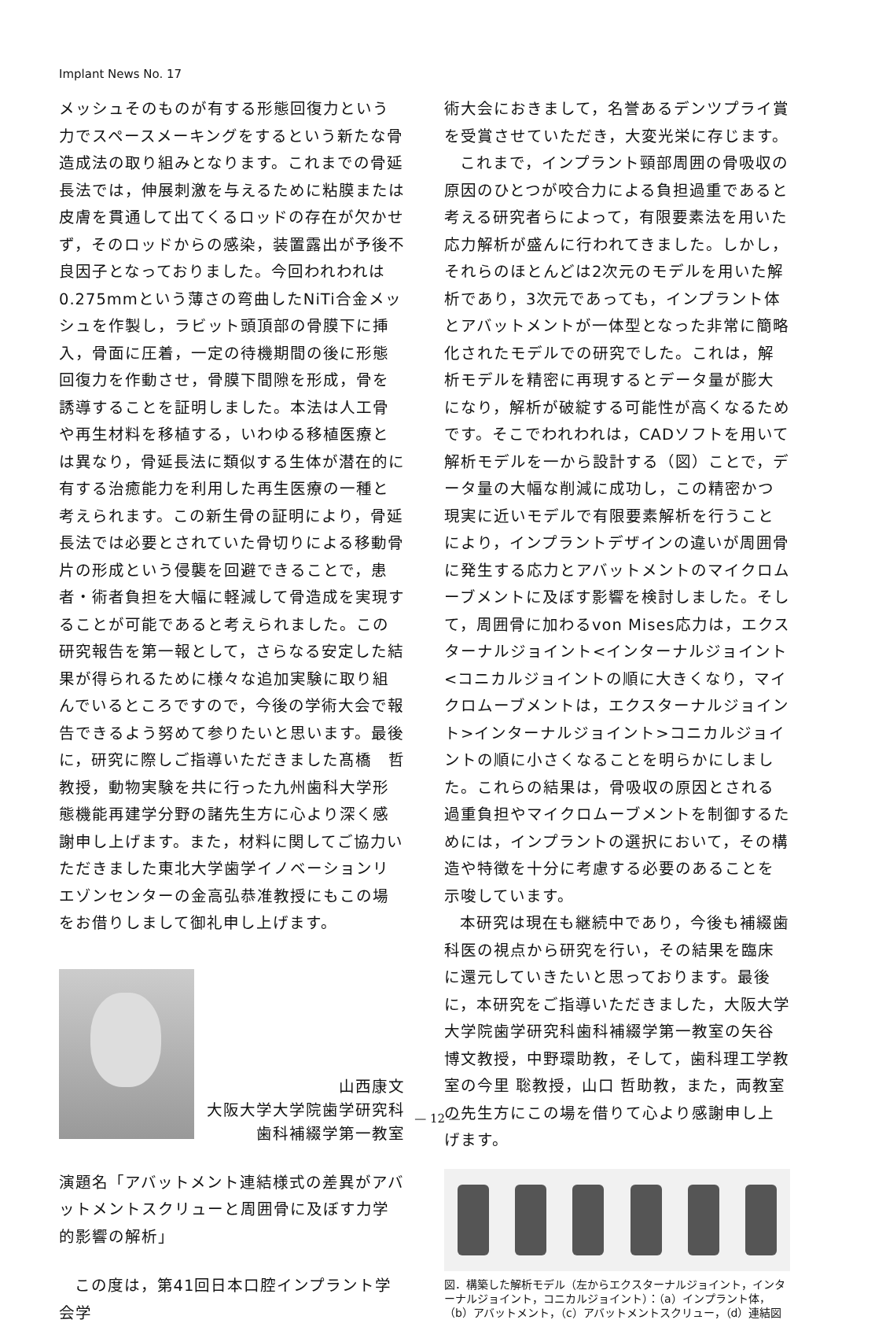Implant News No. 17
メッシュそのものが有する形態回復力という力でスペースメーキングをするという新たな骨造成法の取り組みとなります。これまでの骨延長法では，伸展刺激を与えるために粘膜または皮膚を貫通して出てくるロッドの存在が欠かせず，そのロッドからの感染，装置露出が予後不良因子となっておりました。今回われわれは0.275mmという薄さの弯曲したNiTi合金メッシュを作製し，ラビット頭頂部の骨膜下に挿入，骨面に圧着，一定の待機期間の後に形態回復力を作動させ，骨膜下間隙を形成，骨を誘導することを証明しました。本法は人工骨や再生材料を移植する，いわゆる移植医療とは異なり，骨延長法に類似する生体が潜在的に有する治癒能力を利用した再生医療の一種と考えられます。この新生骨の証明により，骨延長法では必要とされていた骨切りによる移動骨片の形成という侵襲を回避できることで，患者・術者負担を大幅に軽減して骨造成を実現することが可能であると考えられました。この研究報告を第一報として，さらなる安定した結果が得られるために様々な追加実験に取り組んでいるところですので，今後の学術大会で報告できるよう努めて参りたいと思います。最後に，研究に際しご指導いただきました髙橋　哲教授，動物実験を共に行った九州歯科大学形態機能再建学分野の諸先生方に心より深く感謝申し上げます。また，材料に関してご協力いただきました東北大学歯学イノベーションリエゾンセンターの金高弘恭准教授にもこの場をお借りしまして御礼申し上げます。
山西康文
大阪大学大学院歯学研究科
歯科補綴学第一教室
演題名「アバットメント連結様式の差異がアバットメントスクリューと周囲骨に及ぼす力学的影響の解析」
この度は，第41回日本口腔インプラント学会学
術大会におきまして，名誉あるデンツプライ賞を受賞させていただき，大変光栄に存じます。
これまで，インプラント頸部周囲の骨吸収の原因のひとつが咬合力による負担過重であると考える研究者らによって，有限要素法を用いた応力解析が盛んに行われてきました。しかし，それらのほとんどは2次元のモデルを用いた解析であり，3次元であっても，インプラント体とアバットメントが一体型となった非常に簡略化されたモデルでの研究でした。これは，解析モデルを精密に再現するとデータ量が膨大になり，解析が破綻する可能性が高くなるためです。そこでわれわれは，CADソフトを用いて解析モデルを一から設計する（図）ことで，データ量の大幅な削減に成功し，この精密かつ現実に近いモデルで有限要素解析を行うことにより，インプラントデザインの違いが周囲骨に発生する応力とアバットメントのマイクロムーブメントに及ぼす影響を検討しました。そして，周囲骨に加わるvon Mises応力は，エクスターナルジョイント<インターナルジョイント<コニカルジョイントの順に大きくなり，マイクロムーブメントは，エクスターナルジョイント>インターナルジョイント>コニカルジョイントの順に小さくなることを明らかにしました。これらの結果は，骨吸収の原因とされる過重負担やマイクロムーブメントを制御するためには，インプラントの選択において，その構造や特徴を十分に考慮する必要のあることを示唆しています。
本研究は現在も継続中であり，今後も補綴歯科医の視点から研究を行い，その結果を臨床に還元していきたいと思っております。最後に，本研究をご指導いただきました，大阪大学大学院歯学研究科歯科補綴学第一教室の矢谷博文教授，中野環助教，そして，歯科理工学教室の今里 聡教授，山口 哲助教，また，両教室の先生方にこの場を借りて心より感謝申し上げます。
図．構築した解析モデル（左からエクスターナルジョイント，インターナルジョイント，コニカルジョイント）：（a）インプラント体，（b）アバットメント，（c）アバットメントスクリュー，（d）連結図
— 12 —